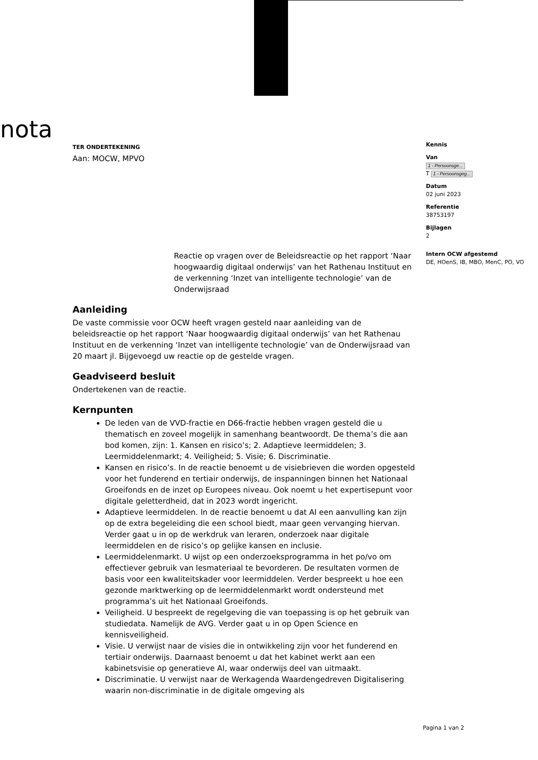nota
TER ONDERTEKENING
Aan: MOCW, MPVO
Reactie op vragen over de Beleidsreactie op het rapport ‘Naar hoogwaardig digitaal onderwijs’ van het Rathenau Instituut en de verkenning ‘Inzet van intelligente technologie’ van de Onderwijsraad
Aanleiding
De vaste commissie voor OCW heeft vragen gesteld naar aanleiding van de beleidsreactie op het rapport ‘Naar hoogwaardig digitaal onderwijs’ van het Rathenau Instituut en de verkenning ‘Inzet van intelligente technologie’ van de Onderwijsraad van 20 maart jl. Bijgevoegd uw reactie op de gestelde vragen.
Geadviseerd besluit
Ondertekenen van de reactie.
Kernpunten
De leden van de VVD-fractie en D66-fractie hebben vragen gesteld die u thematisch en zoveel mogelijk in samenhang beantwoordt. De thema’s die aan bod komen, zijn: 1. Kansen en risico’s; 2. Adaptieve leermiddelen; 3. Leermiddelenmarkt; 4. Veiligheid; 5. Visie; 6. Discriminatie.
Kansen en risico’s. In de reactie benoemt u de visiebrieven die worden opgesteld voor het funderend en tertiair onderwijs, de inspanningen binnen het Nationaal Groeifonds en de inzet op Europees niveau. Ook noemt u het expertisepunt voor digitale geletterdheid, dat in 2023 wordt ingericht.
Adaptieve leermiddelen. In de reactie benoemt u dat AI een aanvulling kan zijn op de extra begeleiding die een school biedt, maar geen vervanging hiervan. Verder gaat u in op de werkdruk van leraren, onderzoek naar digitale leermiddelen en de risico’s op gelijke kansen en inclusie.
Leermiddelenmarkt. U wijst op een onderzoeksprogramma in het po/vo om effectiever gebruik van lesmateriaal te bevorderen. De resultaten vormen de basis voor een kwaliteitskader voor leermiddelen. Verder bespreekt u hoe een gezonde marktwerking op de leermiddelenmarkt wordt ondersteund met programma’s uit het Nationaal Groeifonds.
Veiligheid. U bespreekt de regelgeving die van toepassing is op het gebruik van studiedata. Namelijk de AVG. Verder gaat u in op Open Science en kennisveiligheid.
Visie. U verwijst naar de visies die in ontwikkeling zijn voor het funderend en tertiair onderwijs. Daarnaast benoemt u dat het kabinet werkt aan een kabinetsvisie op generatieve AI, waar onderwijs deel van uitmaakt.
Discriminatie. U verwijst naar de Werkagenda Waardengedreven Digitalisering waarin non-discriminatie in de digitale omgeving als
Kennis
Van
1 - Persoonsge...
T 1 - Persoonsgeg...
Datum
02 juni 2023
Referentie
38753197
Bijlagen
2
Intern OCW afgestemd
DE, HOenS, IB, MBO, MenC, PO, VO
Pagina 1 van 2